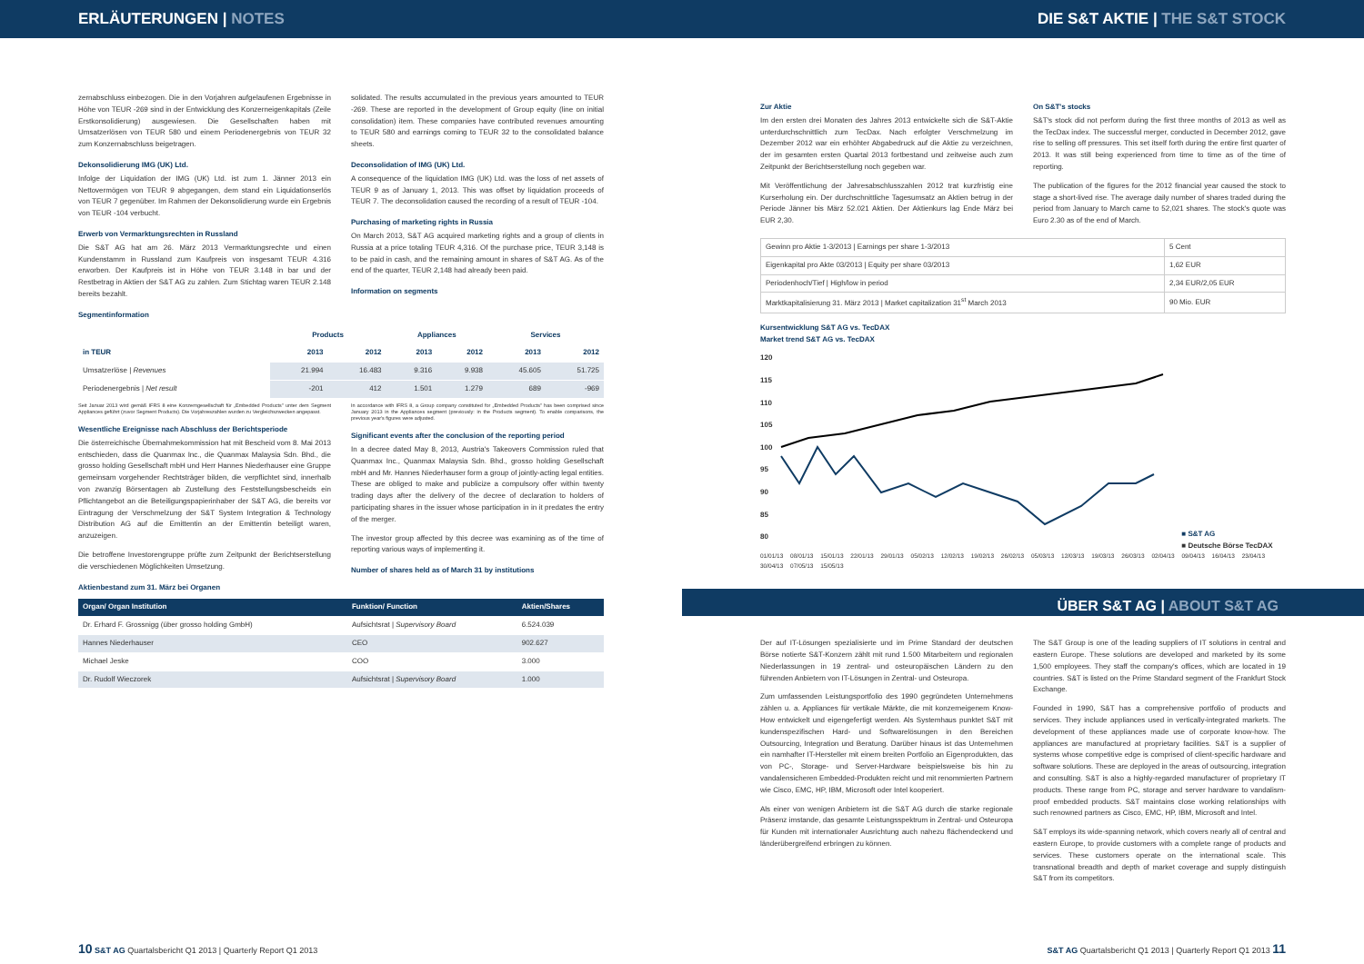ERLÄUTERUNGEN | NOTES DIE S&T AKTIE | THE S&T STOCK
zernabschluss einbezogen. Die in den Vorjahren aufgelaufenen Ergebnisse in Höhe von TEUR -269 sind in der Entwicklung des Konzerneigenkapitals (Zeile Erstkonsolidierung) ausgewiesen. Die Gesellschaften haben mit Umsatzerlösen von TEUR 580 und einem Periodenergebnis von TEUR 32 zum Konzernabschluss beigetragen.
Dekonsolidierung IMG (UK) Ltd.
Infolge der Liquidation der IMG (UK) Ltd. ist zum 1. Jänner 2013 ein Nettovermögen von TEUR 9 abgegangen, dem stand ein Liquidationserlös von TEUR 7 gegenüber. Im Rahmen der Dekonsolidierung wurde ein Ergebnis von TEUR -104 verbucht.
Erwerb von Vermarktungsrechten in Russland
Die S&T AG hat am 26. März 2013 Vermarktungsrechte und einen Kundenstamm in Russland zum Kaufpreis von insgesamt TEUR 4.316 erworben. Der Kaufpreis ist in Höhe von TEUR 3.148 in bar und der Restbetrag in Aktien der S&T AG zu zahlen. Zum Stichtag waren TEUR 2.148 bereits bezahlt.
Segmentinformation
solidated. The results accumulated in the previous years amounted to TEUR -269. These are reported in the development of Group equity (line on initial consolidation) item. These companies have contributed revenues amounting to TEUR 580 and earnings coming to TEUR 32 to the consolidated balance sheets.
Deconsolidation of IMG (UK) Ltd.
A consequence of the liquidation IMG (UK) Ltd. was the loss of net assets of TEUR 9 as of January 1, 2013. This was offset by liquidation proceeds of TEUR 7. The deconsolidation caused the recording of a result of TEUR -104.
Purchasing of marketing rights in Russia
On March 2013, S&T AG acquired marketing rights and a group of clients in Russia at a price totaling TEUR 4,316. Of the purchase price, TEUR 3,148 is to be paid in cash, and the remaining amount in shares of S&T AG. As of the end of the quarter, TEUR 2,148 had already been paid.
Information on segments
| | Products | | Appliances | | Services | |
| --- | --- | --- | --- | --- | --- | --- |
| in TEUR | 2013 | 2012 | 2013 | 2012 | 2013 | 2012 |
| Umsatzerlöse / Revenues | 21.994 | 16.483 | 9.316 | 9.938 | 45.605 | 51.725 |
| Periodenergebnis / Net result | -201 | 412 | 1.501 | 1.279 | 689 | -969 |
Seit Januar 2013 wird gemäß IFRS 8 eine Konzerngesellschaft für „Embedded Products" unter dem Segment Appliances geführt (zuvor Segment Products). Die Vorjahreszahlen wurden zu Vergleichszwecken angepasst.
Wesentliche Ereignisse nach Abschluss der Berichtsperiode
Die österreichische Übernahmekommission hat mit Bescheid vom 8. Mai 2013 entschieden, dass die Quanmax Inc., die Quanmax Malaysia Sdn. Bhd., die grosso holding Gesellschaft mbH und Herr Hannes Niederhauser eine Gruppe gemeinsam vorgehender Rechtsträger bilden, die verpflichtet sind, innerhalb von zwanzig Börsentagen ab Zustellung des Feststellungsbescheids ein Pflichtangebot an die Beteiligungspapierinhaber der S&T AG, die bereits vor Eintragung der Verschmelzung der S&T System Integration & Technology Distribution AG auf die Emittentin an der Emittentin beteiligt waren, anzuzeigen.
Die betroffene Investorengruppe prüfte zum Zeitpunkt der Berichtserstellung die verschiedenen Möglichkeiten Umsetzung.
Aktienbestand zum 31. März bei Organen
In accordance with IFRS 8, a Group company constituted for „Embedded Products" has been comprised since January 2013 in the Appliances segment (previously: in the Products segment). To enable comparisons, the previous year's figures were adjusted.
Significant events after the conclusion of the reporting period
In a decree dated May 8, 2013, Austria's Takeovers Commission ruled that Quanmax Inc., Quanmax Malaysia Sdn. Bhd., grosso holding Gesellschaft mbH and Mr. Hannes Niederhauser form a group of jointly-acting legal entities. These are obliged to make and publicize a compulsory offer within twenty trading days after the delivery of the decree of declaration to holders of participating shares in the issuer whose participation in in it predates the entry of the merger.
The investor group affected by this decree was examining as of the time of reporting various ways of implementing it.
Number of shares held as of March 31 by institutions
| Organ/ Organ Institution | Funktion/ Function | Aktien/Shares |
| --- | --- | --- |
| Dr. Erhard F. Grossnigg (über grosso holding GmbH) | Aufsichtsrat / Supervisory Board | 6.524.039 |
| Hannes Niederhauser | CEO | 902.627 |
| Michael Jeske | COO | 3.000 |
| Dr. Rudolf Wieczorek | Aufsichtsrat / Supervisory Board | 1.000 |
10 S&T AG Quartalsbericht Q1 2013 | Quarterly Report Q1 2013
Zur Aktie
Im den ersten drei Monaten des Jahres 2013 entwickelte sich die S&T-Aktie unterdurchschnittlich zum TecDax. Nach erfolgter Verschmelzung im Dezember 2012 war ein erhöhter Abgabedruck auf die Aktie zu verzeichnen, der im gesamten ersten Quartal 2013 fortbestand und zeitweise auch zum Zeitpunkt der Berichtserstellung noch gegeben war.
Mit Veröffentlichung der Jahresabschlusszahlen 2012 trat kurzfristig eine Kurserholung ein. Der durchschnittliche Tagesumsatz an Aktien betrug in der Periode Jänner bis März 52.021 Aktien. Der Aktienkurs lag Ende März bei EUR 2,30.
On S&T's stocks
S&T's stock did not perform during the first three months of 2013 as well as the TecDax index. The successful merger, conducted in December 2012, gave rise to selling off pressures. This set itself forth during the entire first quarter of 2013. It was still being experienced from time to time as of the time of reporting.
The publication of the figures for the 2012 financial year caused the stock to stage a short-lived rise. The average daily number of shares traded during the period from January to March came to 52,021 shares. The stock's quote was Euro 2.30 as of the end of March.
| Gewinn pro Aktie 1-3/2013 / Earnings per share 1-3/2013 | 5 Cent |
| Eigenkapital pro Akte 03/2013 / Equity per share 03/2013 | 1,62 EUR |
| Periodenhoch/Tief / High/low in period | 2,34 EUR/2,05 EUR |
| Marktkapitalisierung 31. März 2013 / Market capitalization 31<sup>st</sup> March 2013 | 90 Mio. EUR |
Kursentwicklung S&T AG vs. TecDAX
Market trend S&T AG vs. TecDAX
120
115
110
105
100
95
90
85
80
■ S&T AG
■ Deutsche Börse TecDAX
01/01/13 08/01/13 15/01/13 22/01/13 29/01/13 05/02/13 12/02/13 19/02/13 26/02/13 05/03/13 12/03/13 19/03/13 26/03/13 02/04/13 09/04/13 16/04/13 23/04/13 30/04/13 07/05/13 15/05/13
ÜBER S&T AG | ABOUT S&T AG
Der auf IT-Lösungen spezialisierte und im Prime Standard der deutschen Börse notierte S&T-Konzern zählt mit rund 1.500 Mitarbeitern und regionalen Niederlassungen in 19 zentral- und osteuropäischen Ländern zu den führenden Anbietern von IT-Lösungen in Zentral- und Osteuropa.
Zum umfassenden Leistungsportfolio des 1990 gegründeten Unternehmens zählen u. a. Appliances für vertikale Märkte, die mit konzerneigenem Know-How entwickelt und eigengefertigt werden. Als Systemhaus punktet S&T mit kundenspezifischen Hard- und Softwarelösungen in den Bereichen Outsourcing, Integration und Beratung. Darüber hinaus ist das Unternehmen ein namhafter IT-Hersteller mit einem breiten Portfolio an Eigenprodukten, das von PC-, Storage- und Server-Hardware beispielsweise bis hin zu vandalensicheren Embedded-Produkten reicht und mit renommierten Partnern wie Cisco, EMC, HP, IBM, Microsoft oder Intel kooperiert.
Als einer von wenigen Anbietern ist die S&T AG durch die starke regionale Präsenz imstande, das gesamte Leistungsspektrum in Zentral- und Osteuropa für Kunden mit internationaler Ausrichtung auch nahezu flächendeckend und länderübergreifend erbringen zu können.
The S&T Group is one of the leading suppliers of IT solutions in central and eastern Europe. These solutions are developed and marketed by its some 1,500 employees. They staff the company's offices, which are located in 19 countries. S&T is listed on the Prime Standard segment of the Frankfurt Stock Exchange.
Founded in 1990, S&T has a comprehensive portfolio of products and services. They include appliances used in vertically-integrated markets. The development of these appliances made use of corporate know-how. The appliances are manufactured at proprietary facilities. S&T is a supplier of systems whose competitive edge is comprised of client-specific hardware and software solutions. These are deployed in the areas of outsourcing, integration and consulting. S&T is also a highly-regarded manufacturer of proprietary IT products. These range from PC, storage and server hardware to vandalism-proof embedded products. S&T maintains close working relationships with such renowned partners as Cisco, EMC, HP, IBM, Microsoft and Intel.
S&T employs its wide-spanning network, which covers nearly all of central and eastern Europe, to provide customers with a complete range of products and services. These customers operate on the international scale. This transnational breadth and depth of market coverage and supply distinguish S&T from its competitors.
S&T AG Quartalsbericht Q1 2013 | Quarterly Report Q1 2013 11